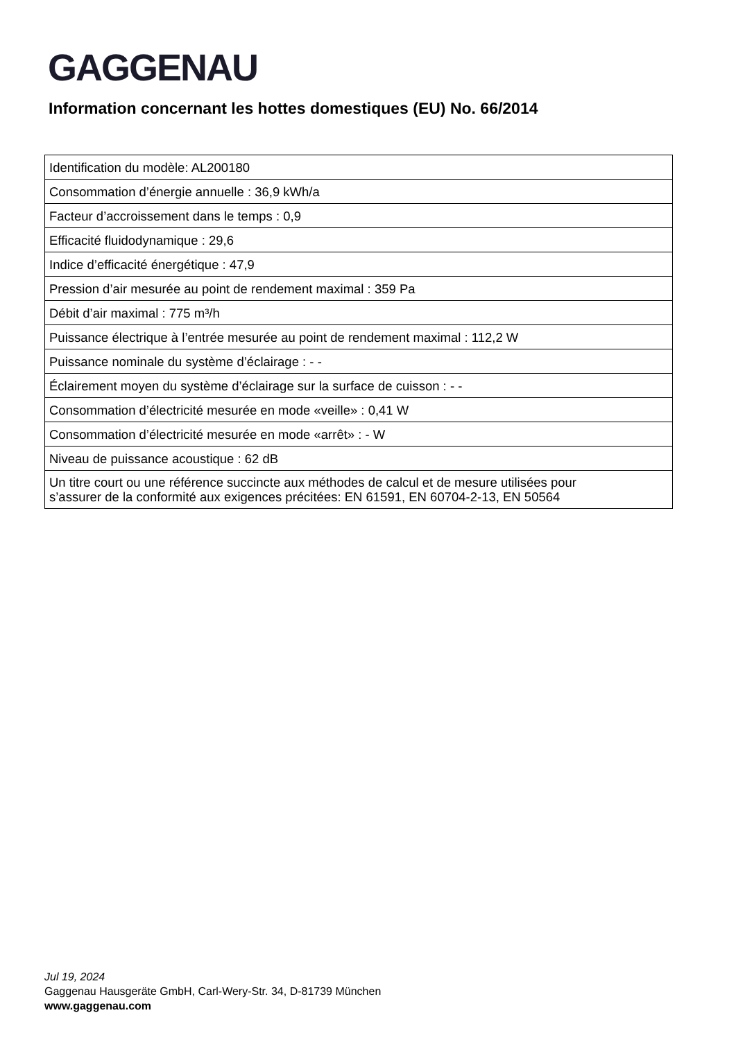GAGGENAU
Information concernant les hottes domestiques (EU) No. 66/2014
| Identification du modèle: AL200180 |
| Consommation d’énergie annuelle : 36,9 kWh/a |
| Facteur d’accroissement dans le temps : 0,9 |
| Efficacité fluidodynamique : 29,6 |
| Indice d’efficacité énergétique : 47,9 |
| Pression d’air mesurée au point de rendement maximal : 359 Pa |
| Débit d’air maximal : 775 m³/h |
| Puissance électrique à l’entrée mesurée au point de rendement maximal : 112,2 W |
| Puissance nominale du système d’éclairage : - - |
| Éclairement moyen du système d’éclairage sur la surface de cuisson : - - |
| Consommation d’électricité mesurée en mode «veille» : 0,41 W |
| Consommation d’électricité mesurée en mode «arrêt» : - W |
| Niveau de puissance acoustique : 62 dB |
| Un titre court ou une référence succincte aux méthodes de calcul et de mesure utilisées pour s’assurer de la conformité aux exigences précitées: EN 61591, EN 60704-2-13, EN 50564 |
Jul 19, 2024
Gaggenau Hausgeräte GmbH, Carl-Wery-Str. 34, D-81739 München
www.gaggenau.com